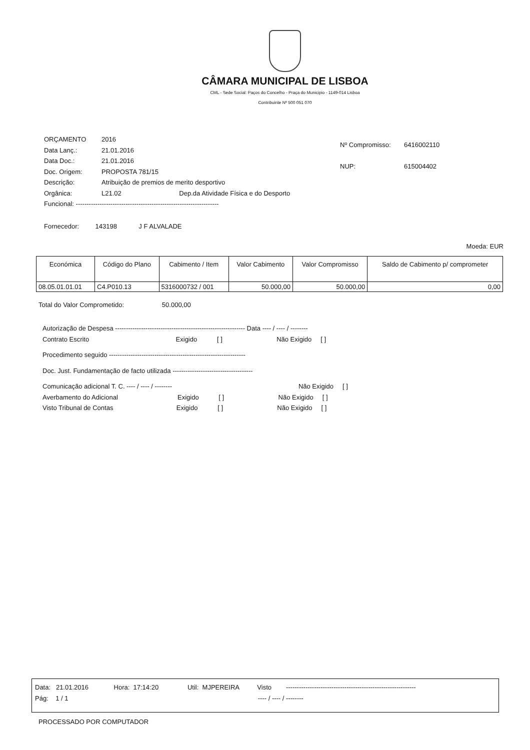CÂMARA MUNICIPAL DE LISBOA
CML - Sede Social: Paços do Concelho - Praça do Municipio - 1149-014 Lisboa
Contribuinte Nº 500 051 070
ORÇAMENTO 2016
Data Lanç.: 21.01.2016
Data Doc.: 21.01.2016
Doc. Origem: PROPOSTA 781/15
Descrição: Atribuição de premios de merito desportivo
Orgânica: L21.02 Dep.da Atividade Física e do Desporto
Funcional: ------------------------------------------------------------------
Nº Compromisso: 6416002110
NUP: 615004402
Fornecedor: 143198 J F ALVALADE
Moeda: EUR
| Económica | Código do Plano | Cabimento / Item | Valor Cabimento | Valor Compromisso | Saldo de Cabimento p/ comprometer |
| --- | --- | --- | --- | --- | --- |
| 08.05.01.01.01 | C4.P010.13 | 5316000732 / 001 | 50.000,00 | 50.000,00 | 0,00 |
Total do Valor Comprometido: 50.000,00
Autorização de Despesa ------------------------------------------------------------ Data ---- / ---- / --------
Contrato Escrito Exigido [ ] Não Exigido [ ]
Procedimento seguido ---------------------------------------------------------------
Doc. Just. Fundamentação de facto utilizada -------------------------------------
Comunicação adicional T. C. ---- / ---- / -------- Não Exigido [ ]
Averbamento do Adicional Exigido [ ] Não Exigido [ ]
Visto Tribunal de Contas Exigido [ ] Não Exigido [ ]
Data: 21.01.2016 Hora: 17:14:20 Util: MJPEREIRA Visto ------------------------------------------------------------
Pág: 1 / 1 ---- / ---- / --------
PROCESSADO POR COMPUTADOR